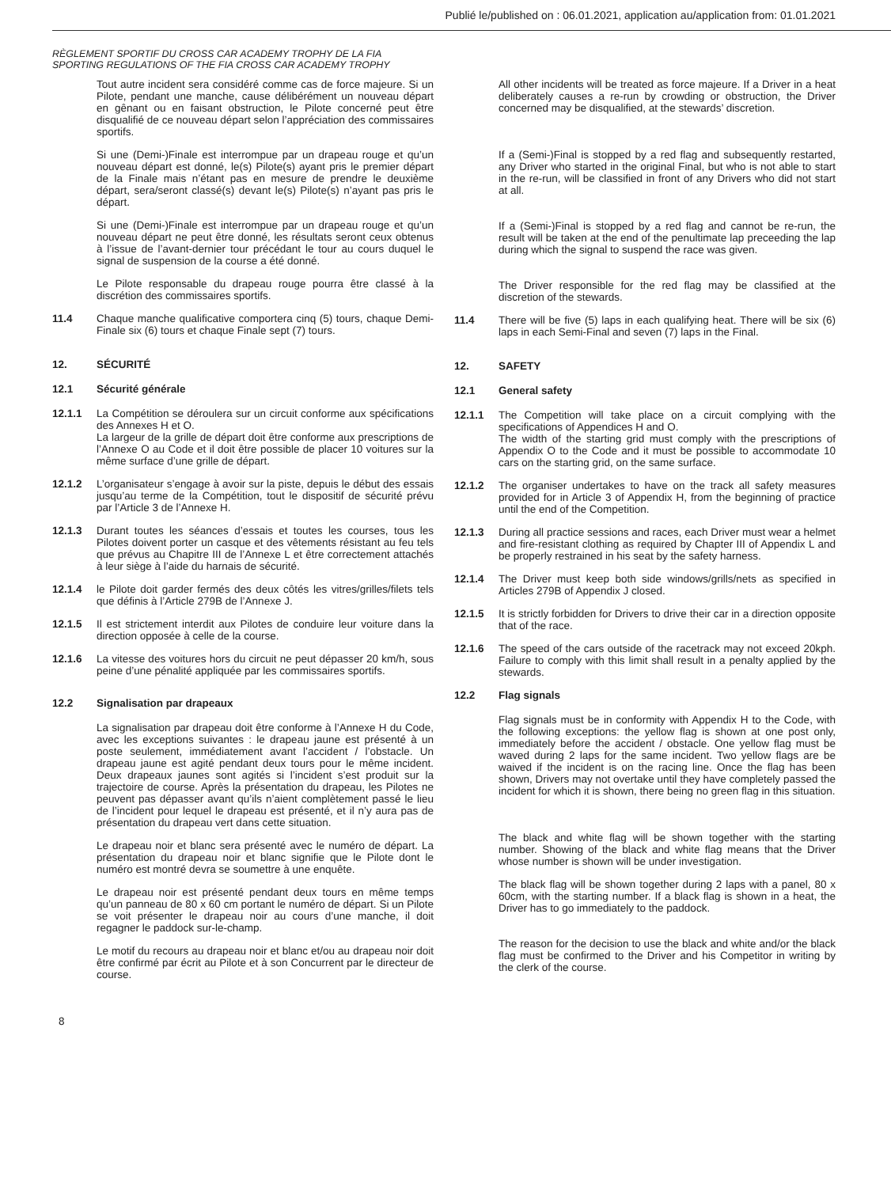Publié le/published on : 06.01.2021, application au/application from: 01.01.2021
RÈGLEMENT SPORTIF DU CROSS CAR ACADEMY TROPHY DE LA FIA
SPORTING REGULATIONS OF THE FIA CROSS CAR ACADEMY TROPHY
Tout autre incident sera considéré comme cas de force majeure. Si un Pilote, pendant une manche, cause délibérément un nouveau départ en gênant ou en faisant obstruction, le Pilote concerné peut être disqualifié de ce nouveau départ selon l’appréciation des commissaires sportifs.
Si une (Demi-)Finale est interrompue par un drapeau rouge et qu’un nouveau départ est donné, le(s) Pilote(s) ayant pris le premier départ de la Finale mais n’étant pas en mesure de prendre le deuxième départ, sera/seront classé(s) devant le(s) Pilote(s) n’ayant pas pris le départ.
Si une (Demi-)Finale est interrompue par un drapeau rouge et qu’un nouveau départ ne peut être donné, les résultats seront ceux obtenus à l’issue de l’avant-dernier tour précédant le tour au cours duquel le signal de suspension de la course a été donné.
Le Pilote responsable du drapeau rouge pourra être classé à la discrétion des commissaires sportifs.
11.4 Chaque manche qualificative comportera cinq (5) tours, chaque Demi-Finale six (6) tours et chaque Finale sept (7) tours.
12. SÉCURITÉ
12.1 Sécurité générale
12.1.1 La Compétition se déroulera sur un circuit conforme aux spécifications des Annexes H et O.
La largeur de la grille de départ doit être conforme aux prescriptions de l’Annexe O au Code et il doit être possible de placer 10 voitures sur la même surface d’une grille de départ.
12.1.2 L’organisateur s’engage à avoir sur la piste, depuis le début des essais jusqu’au terme de la Compétition, tout le dispositif de sécurité prévu par l’Article 3 de l’Annexe H.
12.1.3 Durant toutes les séances d’essais et toutes les courses, tous les Pilotes doivent porter un casque et des vêtements résistant au feu tels que prévus au Chapitre III de l’Annexe L et être correctement attachés à leur siège à l’aide du harnais de sécurité.
12.1.4 le Pilote doit garder fermés des deux côtés les vitres/grilles/filets tels que définis à l’Article 279B de l’Annexe J.
12.1.5 Il est strictement interdit aux Pilotes de conduire leur voiture dans la direction opposée à celle de la course.
12.1.6 La vitesse des voitures hors du circuit ne peut dépasser 20 km/h, sous peine d’une pénalité appliquée par les commissaires sportifs.
12.2 Signalisation par drapeaux
La signalisation par drapeau doit être conforme à l’Annexe H du Code, avec les exceptions suivantes : le drapeau jaune est présenté à un poste seulement, immédiatement avant l’accident / l’obstacle. Un drapeau jaune est agité pendant deux tours pour le même incident. Deux drapeaux jaunes sont agités si l’incident s’est produit sur la trajectoire de course. Après la présentation du drapeau, les Pilotes ne peuvent pas dépasser avant qu’ils n’aient complètement passé le lieu de l’incident pour lequel le drapeau est présenté, et il n’y aura pas de présentation du drapeau vert dans cette situation.
Le drapeau noir et blanc sera présenté avec le numéro de départ. La présentation du drapeau noir et blanc signifie que le Pilote dont le numéro est montré devra se soumettre à une enquête.
Le drapeau noir est présenté pendant deux tours en même temps qu’un panneau de 80 x 60 cm portant le numéro de départ. Si un Pilote se voit présenter le drapeau noir au cours d’une manche, il doit regagner le paddock sur-le-champ.
Le motif du recours au drapeau noir et blanc et/ou au drapeau noir doit être confirmé par écrit au Pilote et à son Concurrent par le directeur de course.
All other incidents will be treated as force majeure. If a Driver in a heat deliberately causes a re-run by crowding or obstruction, the Driver concerned may be disqualified, at the stewards’ discretion.
If a (Semi-)Final is stopped by a red flag and subsequently restarted, any Driver who started in the original Final, but who is not able to start in the re-run, will be classified in front of any Drivers who did not start at all.
If a (Semi-)Final is stopped by a red flag and cannot be re-run, the result will be taken at the end of the penultimate lap preceeding the lap during which the signal to suspend the race was given.
The Driver responsible for the red flag may be classified at the discretion of the stewards.
11.4 There will be five (5) laps in each qualifying heat. There will be six (6) laps in each Semi-Final and seven (7) laps in the Final.
12. SAFETY
12.1 General safety
12.1.1 The Competition will take place on a circuit complying with the specifications of Appendices H and O.
The width of the starting grid must comply with the prescriptions of Appendix O to the Code and it must be possible to accommodate 10 cars on the starting grid, on the same surface.
12.1.2 The organiser undertakes to have on the track all safety measures provided for in Article 3 of Appendix H, from the beginning of practice until the end of the Competition.
12.1.3 During all practice sessions and races, each Driver must wear a helmet and fire-resistant clothing as required by Chapter III of Appendix L and be properly restrained in his seat by the safety harness.
12.1.4 The Driver must keep both side windows/grills/nets as specified in Articles 279B of Appendix J closed.
12.1.5 It is strictly forbidden for Drivers to drive their car in a direction opposite that of the race.
12.1.6 The speed of the cars outside of the racetrack may not exceed 20kph. Failure to comply with this limit shall result in a penalty applied by the stewards.
12.2 Flag signals
Flag signals must be in conformity with Appendix H to the Code, with the following exceptions: the yellow flag is shown at one post only, immediately before the accident / obstacle. One yellow flag must be waved during 2 laps for the same incident. Two yellow flags are be waived if the incident is on the racing line. Once the flag has been shown, Drivers may not overtake until they have completely passed the incident for which it is shown, there being no green flag in this situation.
The black and white flag will be shown together with the starting number. Showing of the black and white flag means that the Driver whose number is shown will be under investigation.
The black flag will be shown together during 2 laps with a panel, 80 x 60cm, with the starting number. If a black flag is shown in a heat, the Driver has to go immediately to the paddock.
The reason for the decision to use the black and white and/or the black flag must be confirmed to the Driver and his Competitor in writing by the clerk of the course.
8